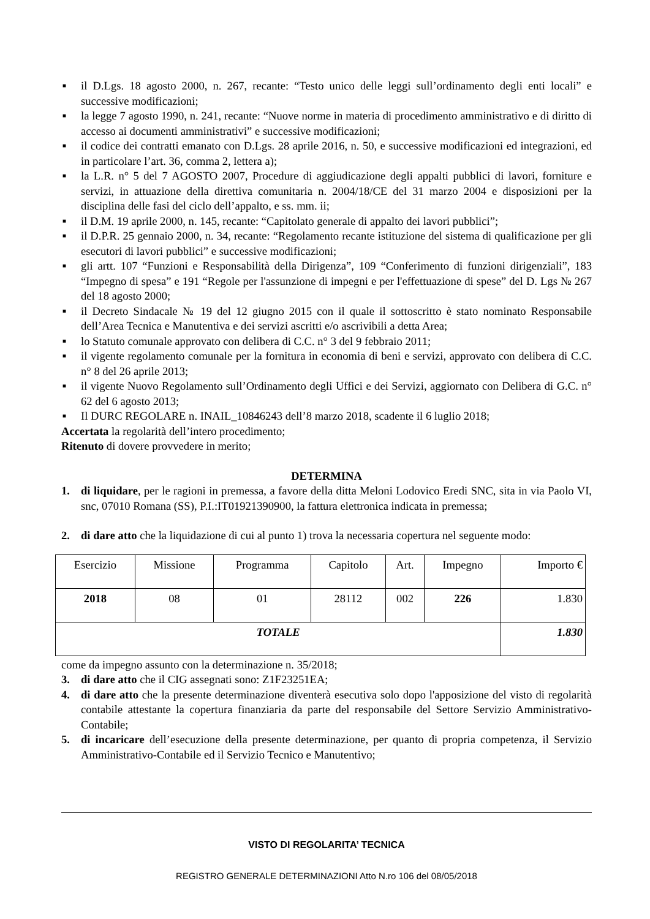■ il D.Lgs. 18 agosto 2000, n. 267, recante: “Testo unico delle leggi sull’ordinamento degli enti locali” e successive modificazioni;
■ la legge 7 agosto 1990, n. 241, recante: “Nuove norme in materia di procedimento amministrativo e di diritto di accesso ai documenti amministrativi” e successive modificazioni;
■ il codice dei contratti emanato con D.Lgs. 28 aprile 2016, n. 50, e successive modificazioni ed integrazioni, ed in particolare l’art. 36, comma 2, lettera a);
■ la L.R. n° 5 del 7 AGOSTO 2007, Procedure di aggiudicazione degli appalti pubblici di lavori, forniture e servizi, in attuazione della direttiva comunitaria n. 2004/18/CE del 31 marzo 2004 e disposizioni per la disciplina delle fasi del ciclo dell’appalto, e ss. mm. ii;
■ il D.M. 19 aprile 2000, n. 145, recante: “Capitolato generale di appalto dei lavori pubblici”;
■ il D.P.R. 25 gennaio 2000, n. 34, recante: “Regolamento recante istituzione del sistema di qualificazione per gli esecutori di lavori pubblici” e successive modificazioni;
■ gli artt. 107 “Funzioni e Responsabilità della Dirigenza”, 109 “Conferimento di funzioni dirigenziali”, 183 “Impegno di spesa” e 191 “Regole per l'assunzione di impegni e per l'effettuazione di spese” del D. Lgs № 267 del 18 agosto 2000;
■ il Decreto Sindacale № 19 del 12 giugno 2015 con il quale il sottoscritto è stato nominato Responsabile dell’Area Tecnica e Manutentiva e dei servizi ascritti e/o ascrivibili a detta Area;
■ lo Statuto comunale approvato con delibera di C.C. n° 3 del 9 febbraio 2011;
■ il vigente regolamento comunale per la fornitura in economia di beni e servizi, approvato con delibera di C.C. n° 8 del 26 aprile 2013;
■ il vigente Nuovo Regolamento sull’Ordinamento degli Uffici e dei Servizi, aggiornato con Delibera di G.C. n° 62 del 6 agosto 2013;
■ Il DURC REGOLARE n. INAIL_10846243 dell’8 marzo 2018, scadente il 6 luglio 2018;
Accertata la regolarità dell’intero procedimento;
Ritenuto di dovere provvedere in merito;
DETERMINA
1. di liquidare, per le ragioni in premessa, a favore della ditta Meloni Lodovico Eredi SNC, sita in via Paolo VI, snc, 07010 Romana (SS), P.I.:IT01921390900, la fattura elettronica indicata in premessa;
2. di dare atto che la liquidazione di cui al punto 1) trova la necessaria copertura nel seguente modo:
| Esercizio | Missione | Programma | Capitolo | Art. | Impegno | Importo € |
| 2018 | 08 | 01 | 28112 | 002 | 226 | 1.830 |
| TOTALE | | | | | | 1.830 |
come da impegno assunto con la determinazione n. 35/2018;
3. di dare atto che il CIG assegnati sono: Z1F23251EA;
4. di dare atto che la presente determinazione diventerà esecutiva solo dopo l'apposizione del visto di regolarità contabile attestante la copertura finanziaria da parte del responsabile del Settore Servizio Amministrativo-Contabile;
5. di incaricare dell’esecuzione della presente determinazione, per quanto di propria competenza, il Servizio Amministrativo-Contabile ed il Servizio Tecnico e Manutentivo;
VISTO DI REGOLARITA’ TECNICA
REGISTRO GENERALE DETERMINAZIONI Atto N.ro 106 del 08/05/2018